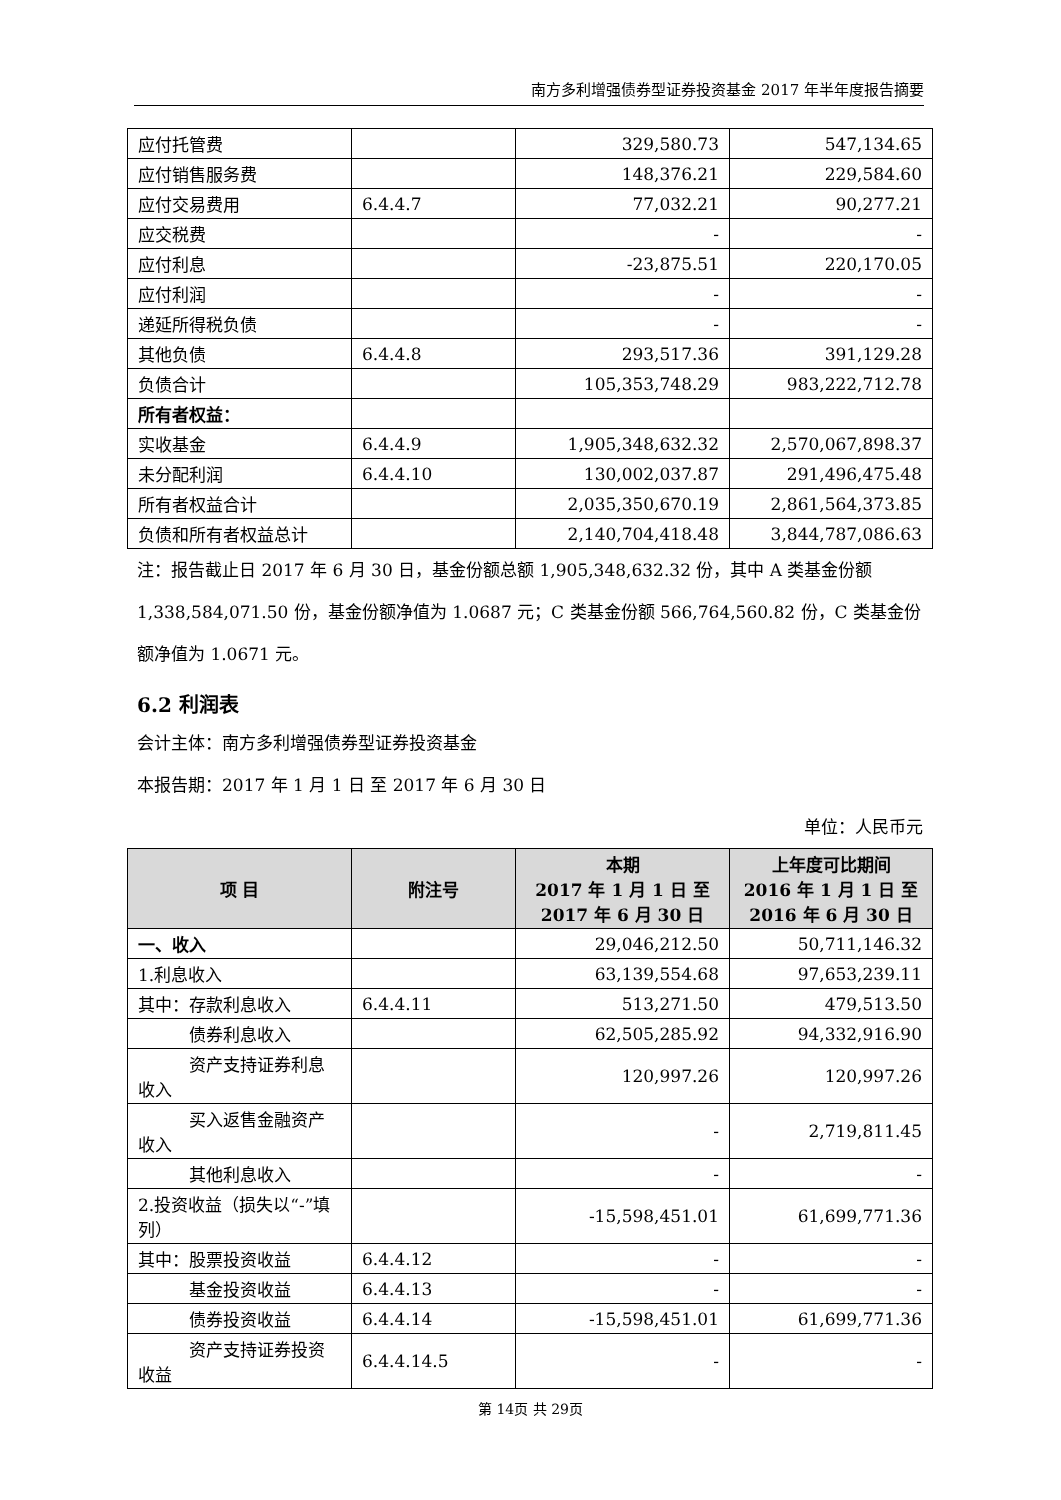南方多利增强债券型证券投资基金 2017 年半年度报告摘要
| 应付托管费 | | 329,580.73 | 547,134.65 |
| 应付销售服务费 | | 148,376.21 | 229,584.60 |
| 应付交易费用 | 6.4.4.7 | 77,032.21 | 90,277.21 |
| 应交税费 | | - | - |
| 应付利息 | | -23,875.51 | 220,170.05 |
| 应付利润 | | - | - |
| 递延所得税负债 | | - | - |
| 其他负债 | 6.4.4.8 | 293,517.36 | 391,129.28 |
| 负债合计 | | 105,353,748.29 | 983,222,712.78 |
| 所有者权益： | | | |
| 实收基金 | 6.4.4.9 | 1,905,348,632.32 | 2,570,067,898.37 |
| 未分配利润 | 6.4.4.10 | 130,002,037.87 | 291,496,475.48 |
| 所有者权益合计 | | 2,035,350,670.19 | 2,861,564,373.85 |
| 负债和所有者权益总计 | | 2,140,704,418.48 | 3,844,787,086.63 |
注：报告截止日 2017 年 6 月 30 日，基金份额总额 1,905,348,632.32 份，其中 A 类基金份额 1,338,584,071.50 份，基金份额净值为 1.0687 元；C 类基金份额 566,764,560.82 份，C 类基金份额净值为 1.0671 元。
6.2 利润表
会计主体：南方多利增强债券型证券投资基金
本报告期：2017 年 1 月 1 日 至 2017 年 6 月 30 日
单位：人民币元
| 项 目 | 附注号 | 本期 2017 年 1 月 1 日 至 2017 年 6 月 30 日 | 上年度可比期间 2016 年 1 月 1 日 至 2016 年 6 月 30 日 |
| --- | --- | --- | --- |
| 一、收入 | | 29,046,212.50 | 50,711,146.32 |
| 1.利息收入 | | 63,139,554.68 | 97,653,239.11 |
| 其中：存款利息收入 | 6.4.4.11 | 513,271.50 | 479,513.50 |
| 债券利息收入 | | 62,505,285.92 | 94,332,916.90 |
| 资产支持证券利息收入 | | 120,997.26 | 120,997.26 |
| 买入返售金融资产收入 | | - | 2,719,811.45 |
| 其他利息收入 | | - | - |
| 2.投资收益（损失以“-”填列） | | -15,598,451.01 | 61,699,771.36 |
| 其中：股票投资收益 | 6.4.4.12 | - | - |
| 基金投资收益 | 6.4.4.13 | - | - |
| 债券投资收益 | 6.4.4.14 | -15,598,451.01 | 61,699,771.36 |
| 资产支持证券投资收益 | 6.4.4.14.5 | - | - |
第 14页 共 29页